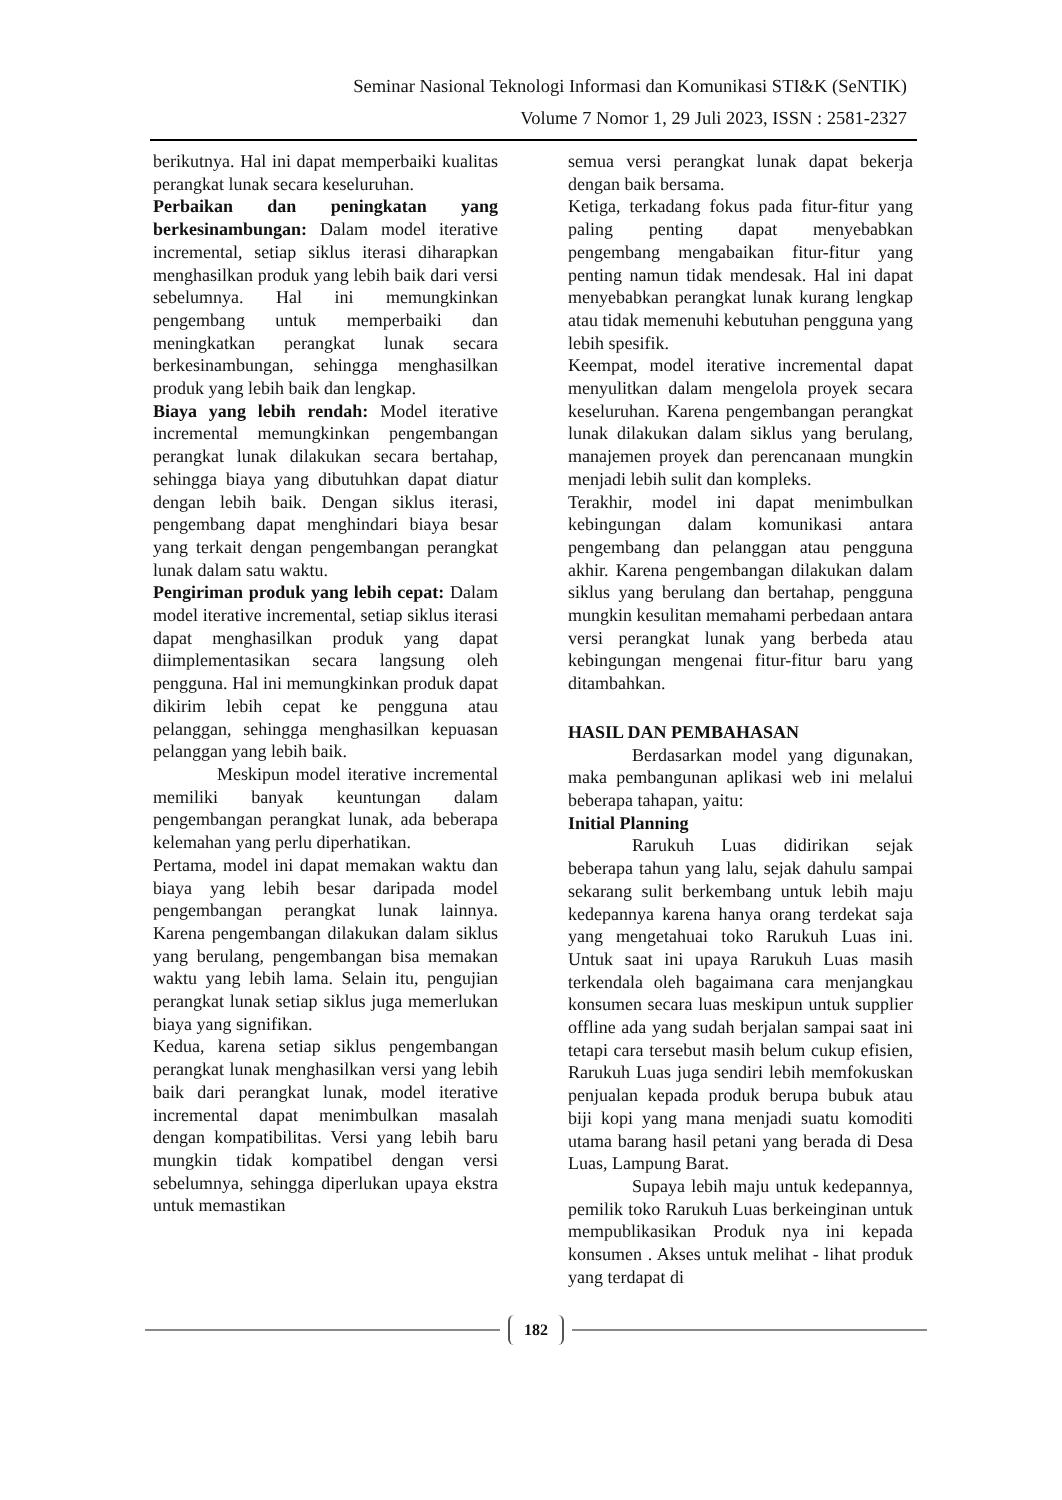Seminar Nasional Teknologi Informasi dan Komunikasi STI&K (SeNTIK)
Volume 7 Nomor 1, 29 Juli 2023, ISSN : 2581-2327
berikutnya. Hal ini dapat memperbaiki kualitas perangkat lunak secara keseluruhan.
Perbaikan dan peningkatan yang berkesinambungan: Dalam model iterative incremental, setiap siklus iterasi diharapkan menghasilkan produk yang lebih baik dari versi sebelumnya. Hal ini memungkinkan pengembang untuk memperbaiki dan meningkatkan perangkat lunak secara berkesinambungan, sehingga menghasilkan produk yang lebih baik dan lengkap.
Biaya yang lebih rendah: Model iterative incremental memungkinkan pengembangan perangkat lunak dilakukan secara bertahap, sehingga biaya yang dibutuhkan dapat diatur dengan lebih baik. Dengan siklus iterasi, pengembang dapat menghindari biaya besar yang terkait dengan pengembangan perangkat lunak dalam satu waktu.
Pengiriman produk yang lebih cepat: Dalam model iterative incremental, setiap siklus iterasi dapat menghasilkan produk yang dapat diimplementasikan secara langsung oleh pengguna. Hal ini memungkinkan produk dapat dikirim lebih cepat ke pengguna atau pelanggan, sehingga menghasilkan kepuasan pelanggan yang lebih baik.
Meskipun model iterative incremental memiliki banyak keuntungan dalam pengembangan perangkat lunak, ada beberapa kelemahan yang perlu diperhatikan.
Pertama, model ini dapat memakan waktu dan biaya yang lebih besar daripada model pengembangan perangkat lunak lainnya. Karena pengembangan dilakukan dalam siklus yang berulang, pengembangan bisa memakan waktu yang lebih lama. Selain itu, pengujian perangkat lunak setiap siklus juga memerlukan biaya yang signifikan.
Kedua, karena setiap siklus pengembangan perangkat lunak menghasilkan versi yang lebih baik dari perangkat lunak, model iterative incremental dapat menimbulkan masalah dengan kompatibilitas. Versi yang lebih baru mungkin tidak kompatibel dengan versi sebelumnya, sehingga diperlukan upaya ekstra untuk memastikan
semua versi perangkat lunak dapat bekerja dengan baik bersama.
Ketiga, terkadang fokus pada fitur-fitur yang paling penting dapat menyebabkan pengembang mengabaikan fitur-fitur yang penting namun tidak mendesak. Hal ini dapat menyebabkan perangkat lunak kurang lengkap atau tidak memenuhi kebutuhan pengguna yang lebih spesifik.
Keempat, model iterative incremental dapat menyulitkan dalam mengelola proyek secara keseluruhan. Karena pengembangan perangkat lunak dilakukan dalam siklus yang berulang, manajemen proyek dan perencanaan mungkin menjadi lebih sulit dan kompleks.
Terakhir, model ini dapat menimbulkan kebingungan dalam komunikasi antara pengembang dan pelanggan atau pengguna akhir. Karena pengembangan dilakukan dalam siklus yang berulang dan bertahap, pengguna mungkin kesulitan memahami perbedaan antara versi perangkat lunak yang berbeda atau kebingungan mengenai fitur-fitur baru yang ditambahkan.
HASIL DAN PEMBAHASAN
Berdasarkan model yang digunakan, maka pembangunan aplikasi web ini melalui beberapa tahapan, yaitu:
Initial Planning
Rarukuh Luas didirikan sejak beberapa tahun yang lalu, sejak dahulu sampai sekarang sulit berkembang untuk lebih maju kedepannya karena hanya orang terdekat saja yang mengetahuai toko Rarukuh Luas ini. Untuk saat ini upaya Rarukuh Luas masih terkendala oleh bagaimana cara menjangkau konsumen secara luas meskipun untuk supplier offline ada yang sudah berjalan sampai saat ini tetapi cara tersebut masih belum cukup efisien, Rarukuh Luas juga sendiri lebih memfokuskan penjualan kepada produk berupa bubuk atau biji kopi yang mana menjadi suatu komoditi utama barang hasil petani yang berada di Desa Luas, Lampung Barat.
Supaya lebih maju untuk kedepannya, pemilik toko Rarukuh Luas berkeinginan untuk mempublikasikan Produk nya ini kepada konsumen . Akses untuk melihat - lihat produk yang terdapat di
182